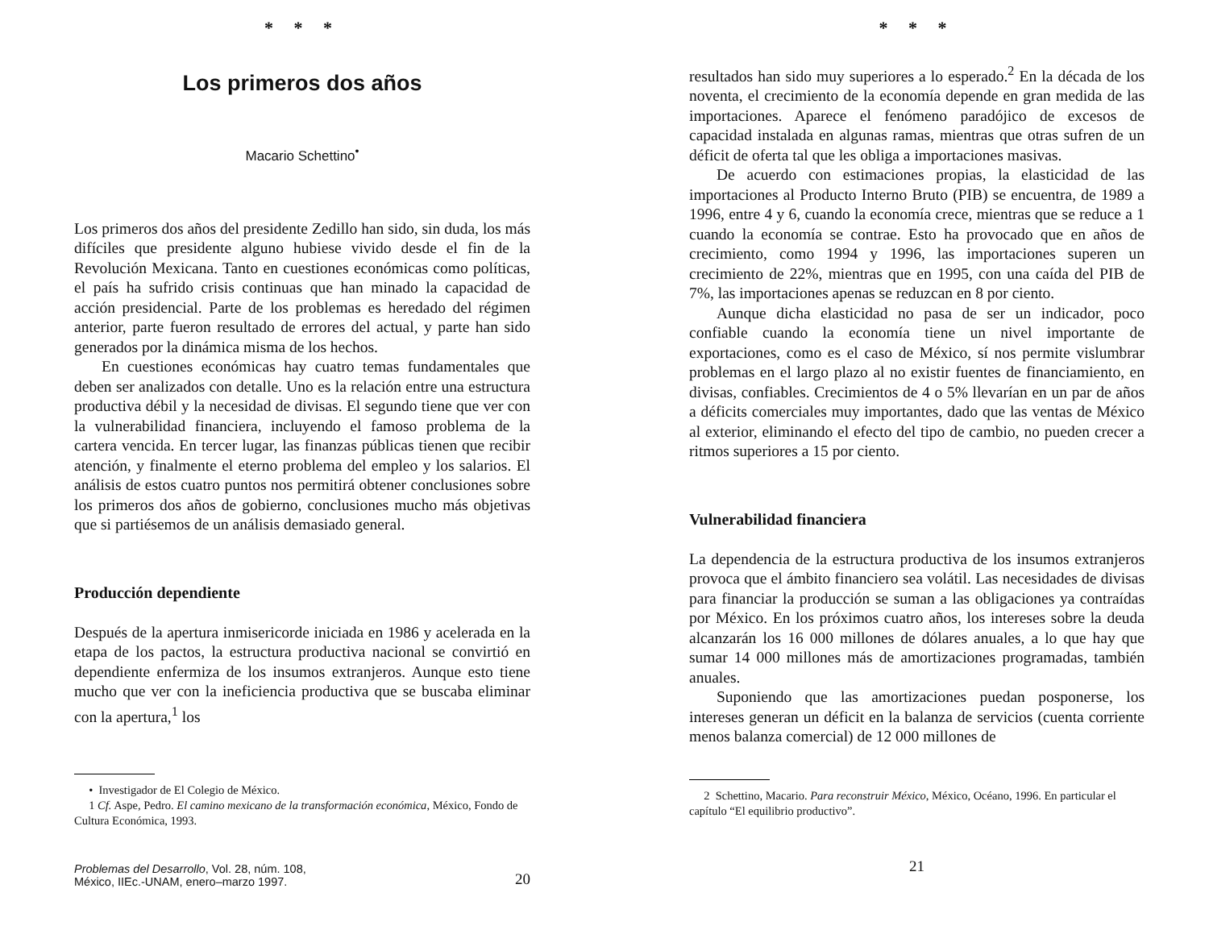* * *
Los primeros dos años
Macario Schettino<sup>•</sup>
Los primeros dos años del presidente Zedillo han sido, sin duda, los más difíciles que presidente alguno hubiese vivido desde el fin de la Revolución Mexicana. Tanto en cuestiones económicas como políticas, el país ha sufrido crisis continuas que han minado la capacidad de acción presidencial. Parte de los problemas es heredado del régimen anterior, parte fueron resultado de errores del actual, y parte han sido generados por la dinámica misma de los hechos.
En cuestiones económicas hay cuatro temas fundamentales que deben ser analizados con detalle. Uno es la relación entre una estructura productiva débil y la necesidad de divisas. El segundo tiene que ver con la vulnerabilidad financiera, incluyendo el famoso problema de la cartera vencida. En tercer lugar, las finanzas públicas tienen que recibir atención, y finalmente el eterno problema del empleo y los salarios. El análisis de estos cuatro puntos nos permitirá obtener conclusiones sobre los primeros dos años de gobierno, conclusiones mucho más objetivas que si partiésemos de un análisis demasiado general.
Producción dependiente
Después de la apertura inmisericorde iniciada en 1986 y acelerada en la etapa de los pactos, la estructura productiva nacional se convirtió en dependiente enfermiza de los insumos extranjeros. Aunque esto tiene mucho que ver con la ineficiencia productiva que se buscaba eliminar con la apertura,<sup>1</sup> los
• Investigador de El Colegio de México.
1 Cf. Aspe, Pedro. El camino mexicano de la transformación económica, México, Fondo de Cultura Económica, 1993.
Problemas del Desarrollo, Vol. 28, núm. 108,
México, IIEc.-UNAM, enero–marzo 1997.
20
* * *
resultados han sido muy superiores a lo esperado.<sup>2</sup> En la década de los noventa, el crecimiento de la economía depende en gran medida de las importaciones. Aparece el fenómeno paradójico de excesos de capacidad instalada en algunas ramas, mientras que otras sufren de un déficit de oferta tal que les obliga a importaciones masivas.
De acuerdo con estimaciones propias, la elasticidad de las importaciones al Producto Interno Bruto (PIB) se encuentra, de 1989 a 1996, entre 4 y 6, cuando la economía crece, mientras que se reduce a 1 cuando la economía se contrae. Esto ha provocado que en años de crecimiento, como 1994 y 1996, las importaciones superen un crecimiento de 22%, mientras que en 1995, con una caída del PIB de 7%, las importaciones apenas se reduzcan en 8 por ciento.
Aunque dicha elasticidad no pasa de ser un indicador, poco confiable cuando la economía tiene un nivel importante de exportaciones, como es el caso de México, sí nos permite vislumbrar problemas en el largo plazo al no existir fuentes de financiamiento, en divisas, confiables. Crecimientos de 4 o 5% llevarían en un par de años a déficits comerciales muy importantes, dado que las ventas de México al exterior, eliminando el efecto del tipo de cambio, no pueden crecer a ritmos superiores a 15 por ciento.
Vulnerabilidad financiera
La dependencia de la estructura productiva de los insumos extranjeros provoca que el ámbito financiero sea volátil. Las necesidades de divisas para financiar la producción se suman a las obligaciones ya contraídas por México. En los próximos cuatro años, los intereses sobre la deuda alcanzarán los 16 000 millones de dólares anuales, a lo que hay que sumar 14 000 millones más de amortizaciones programadas, también anuales.
Suponiendo que las amortizaciones puedan posponerse, los intereses generan un déficit en la balanza de servicios (cuenta corriente menos balanza comercial) de 12 000 millones de
2 Schettino, Macario. Para reconstruir México, México, Océano, 1996. En particular el capítulo “El equilibrio productivo”.
21